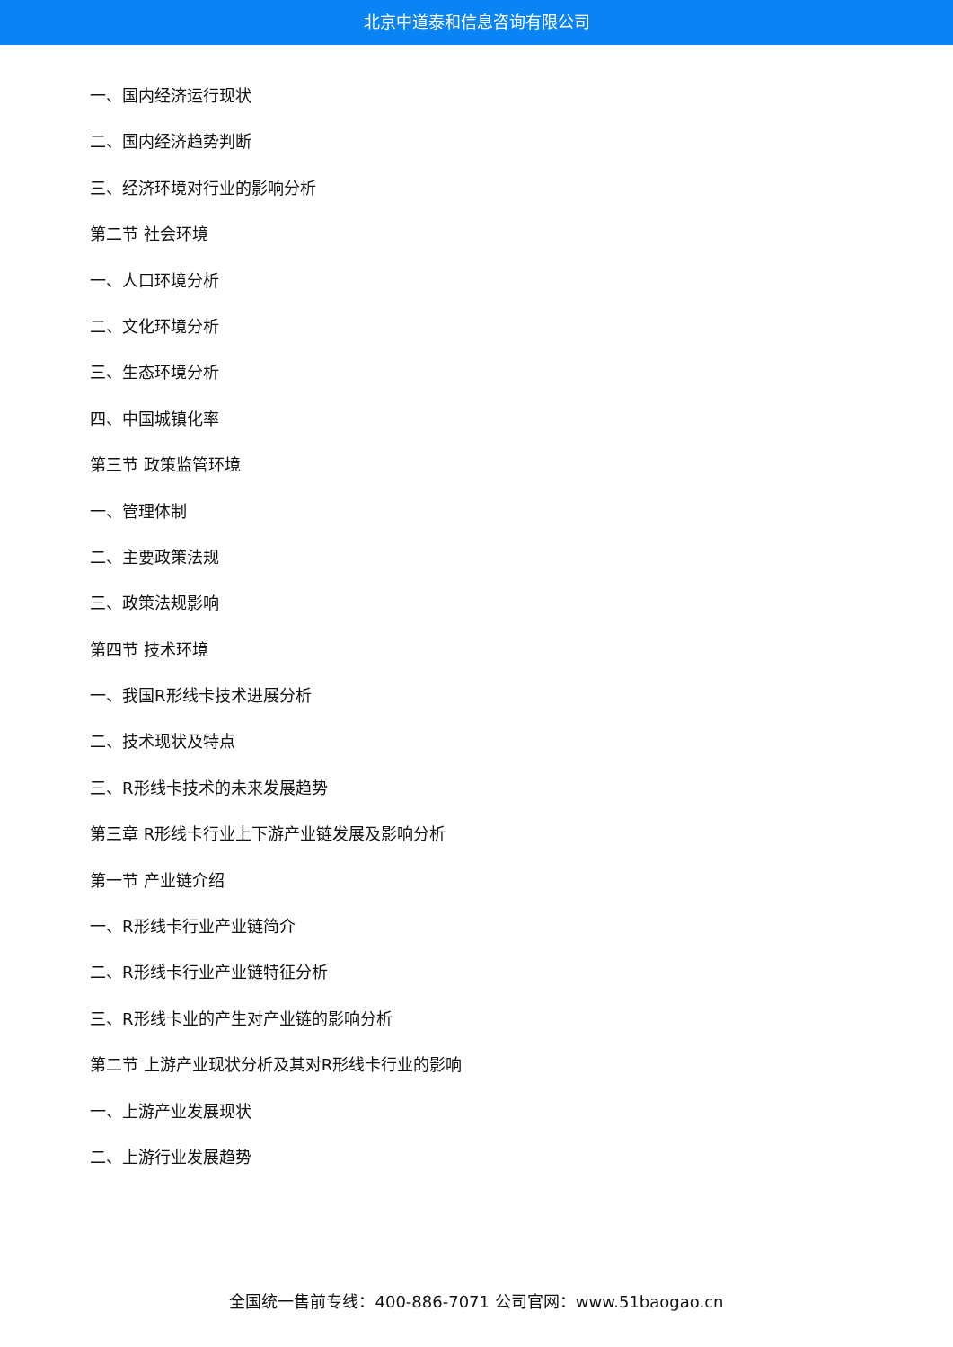北京中道泰和信息咨询有限公司
一、国内经济运行现状
二、国内经济趋势判断
三、经济环境对行业的影响分析
第二节 社会环境
一、人口环境分析
二、文化环境分析
三、生态环境分析
四、中国城镇化率
第三节 政策监管环境
一、管理体制
二、主要政策法规
三、政策法规影响
第四节 技术环境
一、我国R形线卡技术进展分析
二、技术现状及特点
三、R形线卡技术的未来发展趋势
第三章 R形线卡行业上下游产业链发展及影响分析
第一节 产业链介绍
一、R形线卡行业产业链简介
二、R形线卡行业产业链特征分析
三、R形线卡业的产生对产业链的影响分析
第二节 上游产业现状分析及其对R形线卡行业的影响
一、上游产业发展现状
二、上游行业发展趋势
全国统一售前专线：400-886-7071 公司官网：www.51baogao.cn